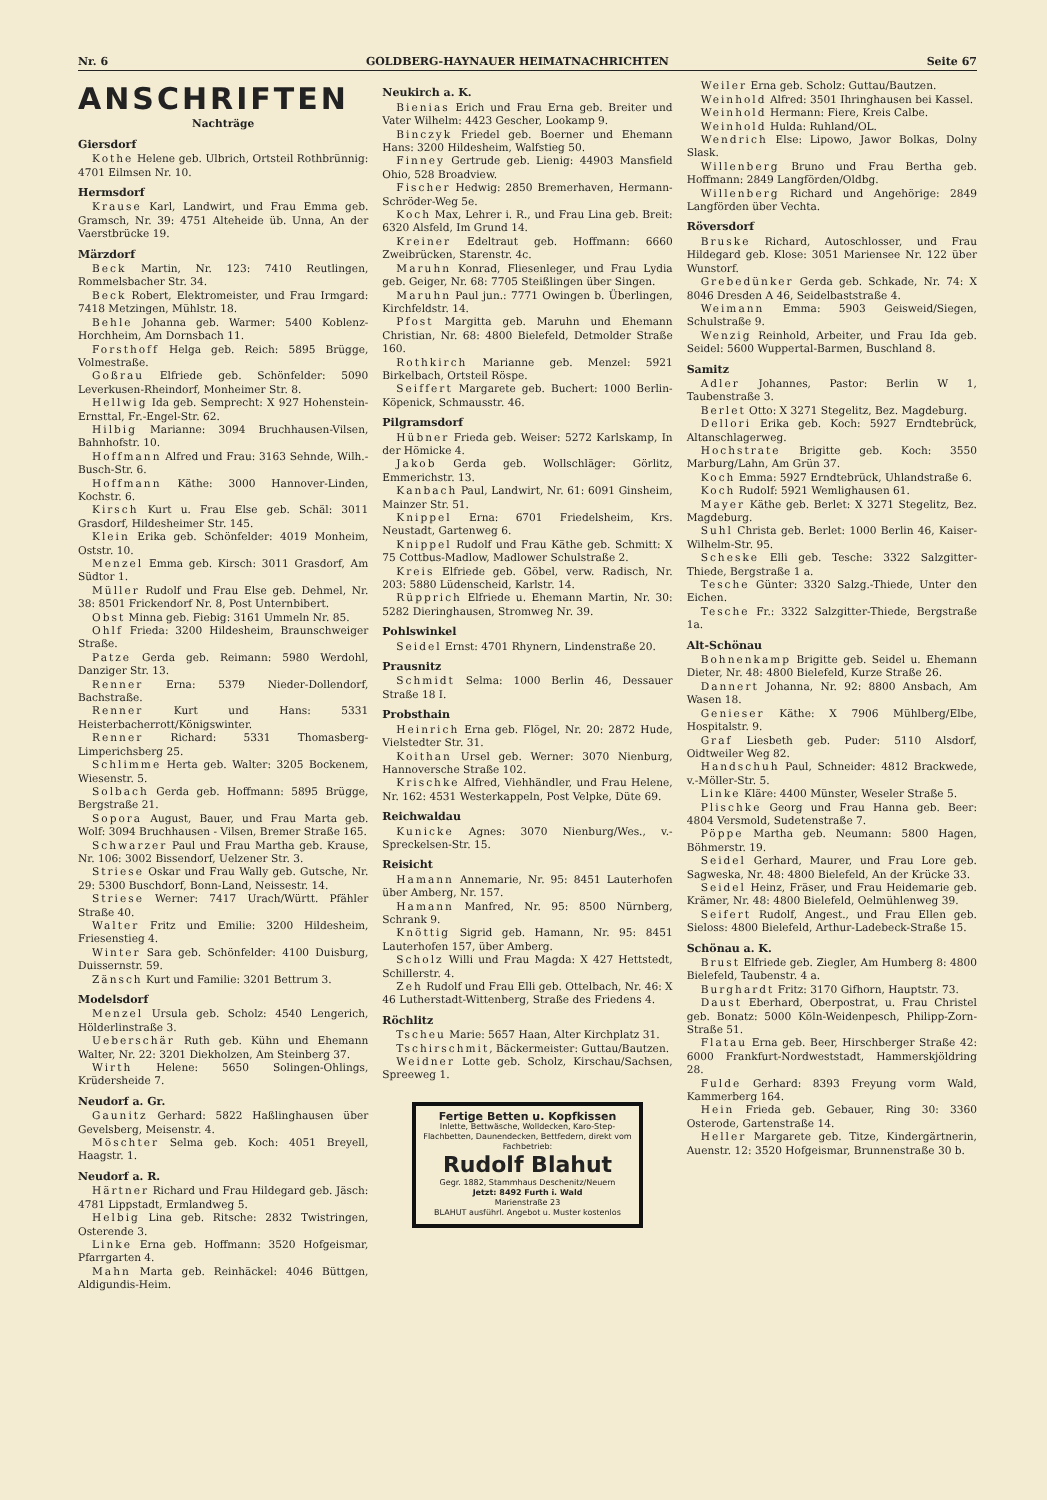Nr. 6 GOLDBERG-HAYNAUER HEIMATNACHRICHTEN Seite 67
ANSCHRIFTEN
Nachträge
Giersdorf
Kothe Helene geb. Ulbrich, Ortsteil Rothbrünnig: 4701 Eilmsen Nr. 10.
Hermsdorf
Krause Karl, Landwirt, und Frau Emma geb. Gramsch, Nr. 39: 4751 Alteheide üb. Unna, An der Vaerstbrücke 19.
Märzdorf
Beck Martin, Nr. 123: 7410 Reutlingen, Rommelsbacher Str. 34.
Beck Robert, Elektromeister, und Frau Irmgard: 7418 Metzingen, Mühlstr. 18.
Behle Johanna geb. Warmer: 5400 Koblenz-Horchheim, Am Dornsbach 11.
Forsthoff Helga geb. Reich: 5895 Brügge, Volmestraße.
Goßrau Elfriede geb. Schönfelder: 5090 Leverkusen-Rheindorf, Monheimer Str. 8.
Hellwig Ida geb. Semprecht: X 927 Hohenstein-Ernsttal, Fr.-Engel-Str. 62.
Hilbig Marianne: 3094 Bruchhausen-Vilsen, Bahnhofstr. 10.
Hoffmann Alfred und Frau: 3163 Sehnde, Wilh.-Busch-Str. 6.
Hoffmann Käthe: 3000 Hannover-Linden, Kochstr. 6.
Kirsch Kurt u. Frau Else geb. Schäl: 3011 Grasdorf, Hildesheimer Str. 145.
Klein Erika geb. Schönfelder: 4019 Monheim, Oststr. 10.
Menzel Emma geb. Kirsch: 3011 Grasdorf, Am Südtor 1.
Müller Rudolf und Frau Else geb. Dehmel, Nr. 38: 8501 Frickendorf Nr. 8, Post Unternbibert.
Obst Minna geb. Fiebig: 3161 Ummeln Nr. 85.
Ohlf Frieda: 3200 Hildesheim, Braunschweiger Straße.
Patze Gerda geb. Reimann: 5980 Werdohl, Danziger Str. 13.
Renner Erna: 5379 Nieder-Dollendorf, Bachstraße.
Renner Kurt und Hans: 5331 Heisterbacherrott/Königswinter.
Renner Richard: 5331 Thomasberg-Limperichsberg 25.
Schlimme Herta geb. Walter: 3205 Bockenem, Wiesenstr. 5.
Solbach Gerda geb. Hoffmann: 5895 Brügge, Bergstraße 21.
Sopora August, Bauer, und Frau Marta geb. Wolf: 3094 Bruchhausen - Vilsen, Bremer Straße 165.
Schwarzer Paul und Frau Martha geb. Krause, Nr. 106: 3002 Bissendorf, Uelzener Str. 3.
Striese Oskar und Frau Wally geb. Gutsche, Nr. 29: 5300 Buschdorf, Bonn-Land, Neissestr. 14.
Striese Werner: 7417 Urach/Württ. Pfähler Straße 40.
Walter Fritz und Emilie: 3200 Hildesheim, Friesenstieg 4.
Winter Sara geb. Schönfelder: 4100 Duisburg, Duissernstr. 59.
Zänsch Kurt und Familie: 3201 Bettrum 3.
Modelsdorf
Menzel Ursula geb. Scholz: 4540 Lengerich, Hölderlinstraße 3.
Ueberschär Ruth geb. Kühn und Ehemann Walter, Nr. 22: 3201 Diekholzen, Am Steinberg 37.
Wirth Helene: 5650 Solingen-Ohlings, Krüdersheide 7.
Neudorf a. Gr.
Gaunitz Gerhard: 5822 Haßlinghausen über Gevelsberg, Meisenstr. 4.
Möschter Selma geb. Koch: 4051 Breyell, Haagstr. 1.
Neudorf a. R.
Härtner Richard und Frau Hildegard geb. Jäsch: 4781 Lippstadt, Ermlandweg 5.
Helbig Lina geb. Ritsche: 2832 Twistringen, Osterende 3.
Linke Erna geb. Hoffmann: 3520 Hofgeismar, Pfarrgarten 4.
Mahn Marta geb. Reinhäckel: 4046 Büttgen, Aldigundis-Heim.
Neukirch a. K.
Bienias Erich und Frau Erna geb. Breiter und Vater Wilhelm: 4423 Gescher, Lookamp 9.
Binczyk Friedel geb. Boerner und Ehemann Hans: 3200 Hildesheim, Walfstieg 50.
Finney Gertrude geb. Lienig: 44903 Mansfield Ohio, 528 Broadview.
Fischer Hedwig: 2850 Bremerhaven, Hermann-Schröder-Weg 5e.
Koch Max, Lehrer i. R., und Frau Lina geb. Breit: 6320 Alsfeld, Im Grund 14.
Kreiner Edeltraut geb. Hoffmann: 6660 Zweibrücken, Starenstr. 4c.
Maruhn Konrad, Fliesenleger, und Frau Lydia geb. Geiger, Nr. 68: 7705 Steißlingen über Singen.
Maruhn Paul jun.: 7771 Owingen b. Überlingen, Kirchfeldstr. 14.
Pfost Margitta geb. Maruhn und Ehemann Christian, Nr. 68: 4800 Bielefeld, Detmolder Straße 160.
Rothkirch Marianne geb. Menzel: 5921 Birkelbach, Ortsteil Röspe.
Seiffert Margarete geb. Buchert: 1000 Berlin-Köpenick, Schmausstr. 46.
Pilgramsdorf
Hübner Frieda geb. Weiser: 5272 Karlskamp, In der Hömicke 4.
Jakob Gerda geb. Wollschläger: Görlitz, Emmerichstr. 13.
Kanbach Paul, Landwirt, Nr. 61: 6091 Ginsheim, Mainzer Str. 51.
Knippel Erna: 6701 Friedelsheim, Krs. Neustadt, Gartenweg 6.
Knippel Rudolf und Frau Käthe geb. Schmitt: X 75 Cottbus-Madlow, Madlower Schulstraße 2.
Kreis Elfriede geb. Göbel, verw. Radisch, Nr. 203: 5880 Lüdenscheid, Karlstr. 14.
Rüpprich Elfriede u. Ehemann Martin, Nr. 30: 5282 Dieringhausen, Stromweg Nr. 39.
Pohlswinkel
Seidel Ernst: 4701 Rhynern, Lindenstraße 20.
Prausnitz
Schmidt Selma: 1000 Berlin 46, Dessauer Straße 18 I.
Probsthain
Heinrich Erna geb. Flögel, Nr. 20: 2872 Hude, Vielstedter Str. 31.
Koithan Ursel geb. Werner: 3070 Nienburg, Hannoversche Straße 102.
Krischke Alfred, Viehhändler, und Frau Helene, Nr. 162: 4531 Westerkappeln, Post Velpke, Düte 69.
Reichwaldau
Kunicke Agnes: 3070 Nienburg/Wes., v.-Spreckelsen-Str. 15.
Reisicht
Hamann Annemarie, Nr. 95: 8451 Lauterhofen über Amberg, Nr. 157.
Hamann Manfred, Nr. 95: 8500 Nürnberg, Schrank 9.
Knöttig Sigrid geb. Hamann, Nr. 95: 8451 Lauterhofen 157, über Amberg.
Scholz Willi und Frau Magda: X 427 Hettstedt, Schillerstr. 4.
Zeh Rudolf und Frau Elli geb. Ottelbach, Nr. 46: X 46 Lutherstadt-Wittenberg, Straße des Friedens 4.
Röchlitz
Tscheu Marie: 5657 Haan, Alter Kirchplatz 31.
Tschirschmit, Bäckermeister: Guttau/Bautzen.
Weidner Lotte geb. Scholz, Kirschau/Sachsen, Spreeweg 1.
Fertige Betten u. Kopfkissen
Inlette, Bettwäsche, Wolldecken, Karo-Step-Flachbetten, Daunendecken, Bettfedern, direkt vom Fachbetrieb:
Rudolf Blahut
Gegr. 1882, Stammhaus Deschenitz/Neuern
Jetzt: 8492 Furth i. Wald
Marienstraße 23
BLAHUT ausführl. Angebot u. Muster kostenlos
Weiler Erna geb. Scholz: Guttau/Bautzen.
Weinhold Alfred: 3501 Ihringhausen bei Kassel.
Weinhold Hermann: Fiere, Kreis Calbe.
Weinhold Hulda: Ruhland/OL.
Wendrich Else: Lipowo, Jawor Bolkas, Dolny Slask.
Willenberg Bruno und Frau Bertha geb. Hoffmann: 2849 Langförden/Oldbg.
Willenberg Richard und Angehörige: 2849 Langförden über Vechta.
Röversdorf
Bruske Richard, Autoschlosser, und Frau Hildegard geb. Klose: 3051 Mariensee Nr. 122 über Wunstorf.
Grebedünker Gerda geb. Schkade, Nr. 74: X 8046 Dresden A 46, Seidelbaststraße 4.
Weimann Emma: 5903 Geisweid/Siegen, Schulstraße 9.
Wenzig Reinhold, Arbeiter, und Frau Ida geb. Seidel: 5600 Wuppertal-Barmen, Buschland 8.
Samitz
Adler Johannes, Pastor: Berlin W 1, Taubenstraße 3.
Berlet Otto: X 3271 Stegelitz, Bez. Magdeburg.
Dellori Erika geb. Koch: 5927 Erndtebrück, Altanschlagerweg.
Hochstrate Brigitte geb. Koch: 3550 Marburg/Lahn, Am Grün 37.
Koch Emma: 5927 Erndtebrück, Uhlandstraße 6.
Koch Rudolf: 5921 Wemlighausen 61.
Mayer Käthe geb. Berlet: X 3271 Stegelitz, Bez. Magdeburg.
Suhl Christa geb. Berlet: 1000 Berlin 46, Kaiser-Wilhelm-Str. 95.
Scheske Elli geb. Tesche: 3322 Salzgitter-Thiede, Bergstraße 1 a.
Tesche Günter: 3320 Salzg.-Thiede, Unter den Eichen.
Tesche Fr.: 3322 Salzgitter-Thiede, Bergstraße 1a.
Alt-Schönau
Bohnenkamp Brigitte geb. Seidel u. Ehemann Dieter, Nr. 48: 4800 Bielefeld, Kurze Straße 26.
Dannert Johanna, Nr. 92: 8800 Ansbach, Am Wasen 18.
Genieser Käthe: X 7906 Mühlberg/Elbe, Hospitalstr. 9.
Graf Liesbeth geb. Puder: 5110 Alsdorf, Oidtweiler Weg 82.
Handschuh Paul, Schneider: 4812 Brackwede, v.-Möller-Str. 5.
Linke Kläre: 4400 Münster, Weseler Straße 5.
Plischke Georg und Frau Hanna geb. Beer: 4804 Versmold, Sudetenstraße 7.
Pöppe Martha geb. Neumann: 5800 Hagen, Böhmerstr. 19.
Seidel Gerhard, Maurer, und Frau Lore geb. Sagweska, Nr. 48: 4800 Bielefeld, An der Krücke 33.
Seidel Heinz, Fräser, und Frau Heidemarie geb. Krämer, Nr. 48: 4800 Bielefeld, Oelmühlenweg 39.
Seifert Rudolf, Angest., und Frau Ellen geb. Sieloss: 4800 Bielefeld, Arthur-Ladebeck-Straße 15.
Schönau a. K.
Brust Elfriede geb. Ziegler, Am Humberg 8: 4800 Bielefeld, Taubenstr. 4 a.
Burghardt Fritz: 3170 Gifhorn, Hauptstr. 73.
Daust Eberhard, Oberpostrat, u. Frau Christel geb. Bonatz: 5000 Köln-Weidenpesch, Philipp-Zorn-Straße 51.
Flatau Erna geb. Beer, Hirschberger Straße 42: 6000 Frankfurt-Nordweststadt, Hammerskjöldring 28.
Fulde Gerhard: 8393 Freyung vorm Wald, Kammerberg 164.
Hein Frieda geb. Gebauer, Ring 30: 3360 Osterode, Gartenstraße 14.
Heller Margarete geb. Titze, Kindergärtnerin, Auenstr. 12: 3520 Hofgeismar, Brunnenstraße 30 b.